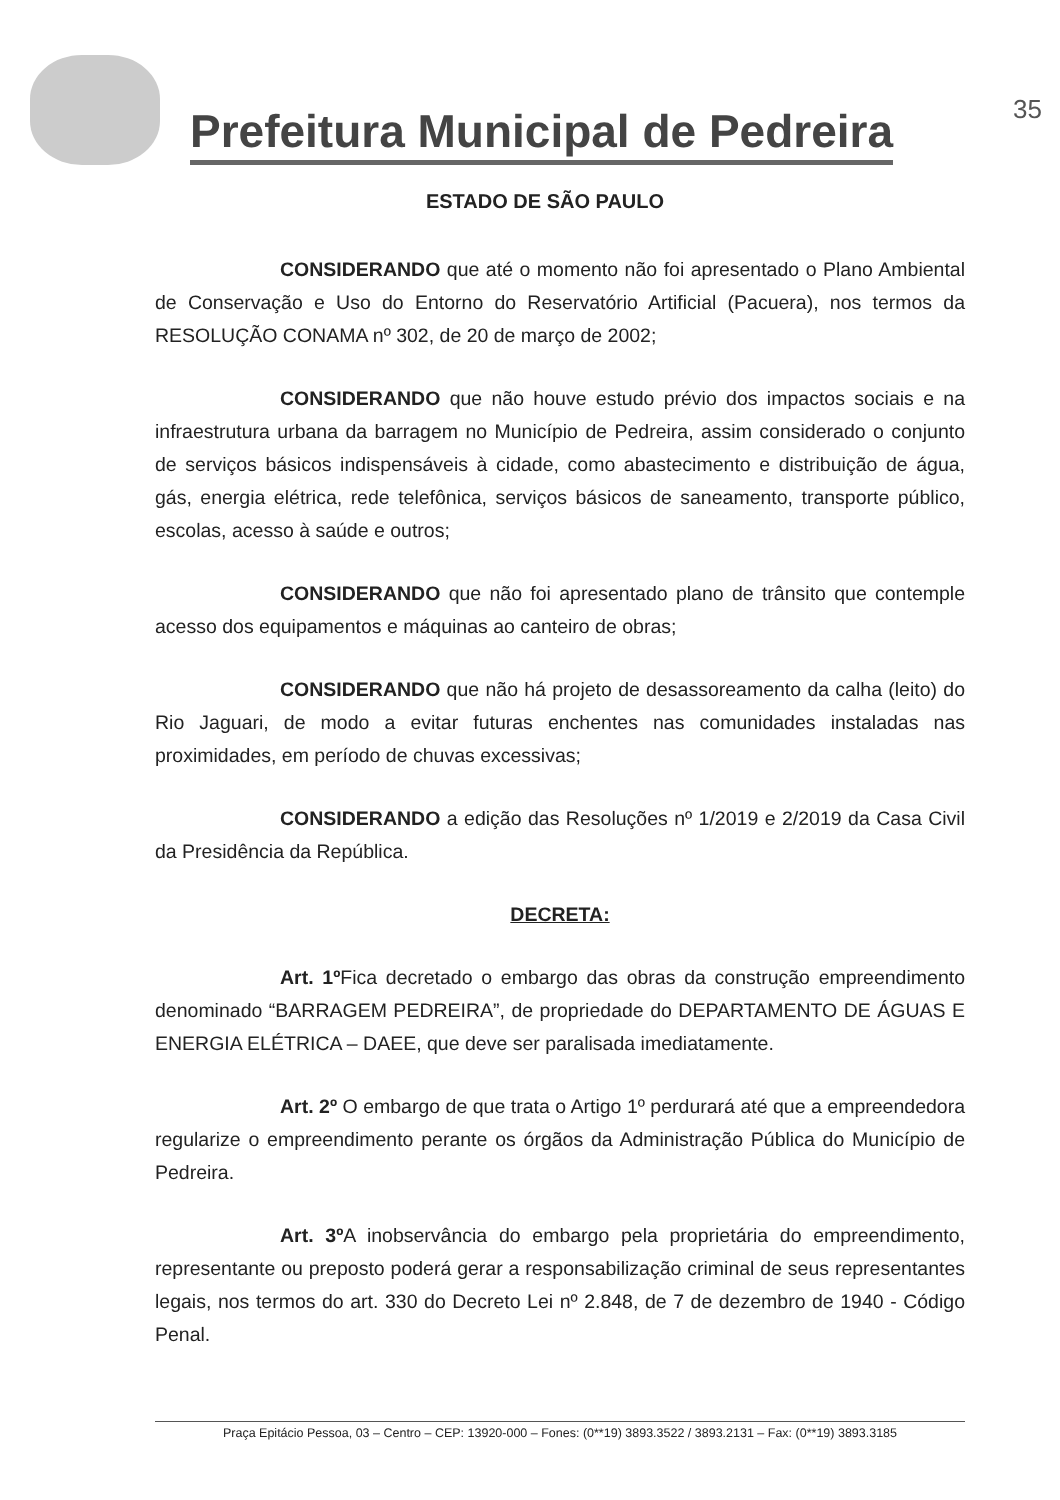Prefeitura Municipal de Pedreira
35
ESTADO DE SÃO PAULO
CONSIDERANDO que até o momento não foi apresentado o Plano Ambiental de Conservação e Uso do Entorno do Reservatório Artificial (Pacuera), nos termos da RESOLUÇÃO CONAMA nº 302, de 20 de março de 2002;
CONSIDERANDO que não houve estudo prévio dos impactos sociais e na infraestrutura urbana da barragem no Município de Pedreira, assim considerado o conjunto de serviços básicos indispensáveis à cidade, como abastecimento e distribuição de água, gás, energia elétrica, rede telefônica, serviços básicos de saneamento, transporte público, escolas, acesso à saúde e outros;
CONSIDERANDO que não foi apresentado plano de trânsito que contemple acesso dos equipamentos e máquinas ao canteiro de obras;
CONSIDERANDO que não há projeto de desassoreamento da calha (leito) do Rio Jaguari, de modo a evitar futuras enchentes nas comunidades instaladas nas proximidades, em período de chuvas excessivas;
CONSIDERANDO a edição das Resoluções nº 1/2019 e 2/2019 da Casa Civil da Presidência da República.
DECRETA:
Art. 1º Fica decretado o embargo das obras da construção empreendimento denominado “BARRAGEM PEDREIRA”, de propriedade do DEPARTAMENTO DE ÁGUAS E ENERGIA ELÉTRICA – DAEE, que deve ser paralisada imediatamente.
Art. 2º O embargo de que trata o Artigo 1º perdurará até que a empreendedora regularize o empreendimento perante os órgãos da Administração Pública do Município de Pedreira.
Art. 3º A inobservância do embargo pela proprietária do empreendimento, representante ou preposto poderá gerar a responsabilização criminal de seus representantes legais, nos termos do art. 330 do Decreto Lei nº 2.848, de 7 de dezembro de 1940 - Código Penal.
Praça Epitácio Pessoa, 03 – Centro – CEP: 13920-000 – Fones: (0**19) 3893.3522 / 3893.2131 – Fax: (0**19) 3893.3185